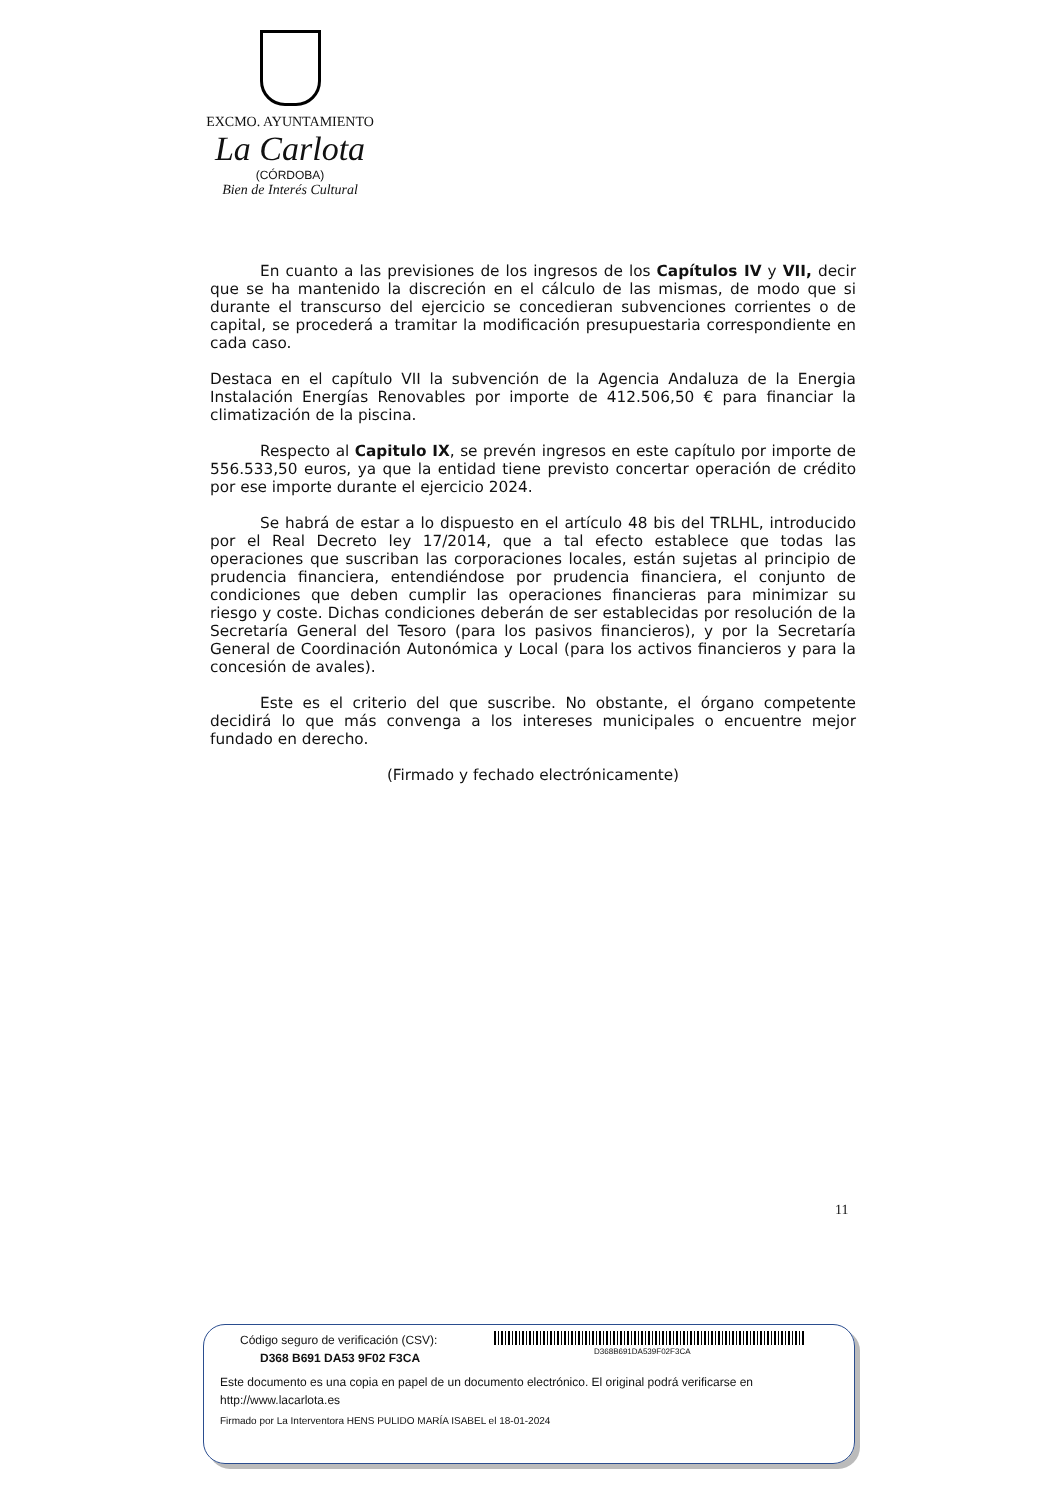EXCMO. AYUNTAMIENTO
La Carlota
(CÓRDOBA)
Bien de Interés Cultural
En cuanto a las previsiones de los ingresos de los Capítulos IV y VII, decir que se ha mantenido la discreción en el cálculo de las mismas, de modo que si durante el transcurso del ejercicio se concedieran subvenciones corrientes o de capital, se procederá a tramitar la modificación presupuestaria correspondiente en cada caso.
Destaca en el capítulo VII la subvención de la Agencia Andaluza de la Energia Instalación Energías Renovables por importe de 412.506,50 € para financiar la climatización de la piscina.
Respecto al Capitulo IX, se prevén ingresos en este capítulo por importe de 556.533,50 euros, ya que la entidad tiene previsto concertar operación de crédito por ese importe durante el ejercicio 2024.
Se habrá de estar a lo dispuesto en el artículo 48 bis del TRLHL, introducido por el Real Decreto ley 17/2014, que a tal efecto establece que todas las operaciones que suscriban las corporaciones locales, están sujetas al principio de prudencia financiera, entendiéndose por prudencia financiera, el conjunto de condiciones que deben cumplir las operaciones financieras para minimizar su riesgo y coste. Dichas condiciones deberán de ser establecidas por resolución de la Secretaría General del Tesoro (para los pasivos financieros), y por la Secretaría General de Coordinación Autonómica y Local (para los activos financieros y para la concesión de avales).
Este es el criterio del que suscribe. No obstante, el órgano competente decidirá lo que más convenga a los intereses municipales o encuentre mejor fundado en derecho.
(Firmado y fechado electrónicamente)
11
D368B691DA539F02F3CA
Código seguro de verificación (CSV):
D368 B691 DA53 9F02 F3CA
Este documento es una copia en papel de un documento electrónico. El original podrá verificarse en http://www.lacarlota.es
Firmado por La Interventora HENS PULIDO MARÍA ISABEL el 18-01-2024